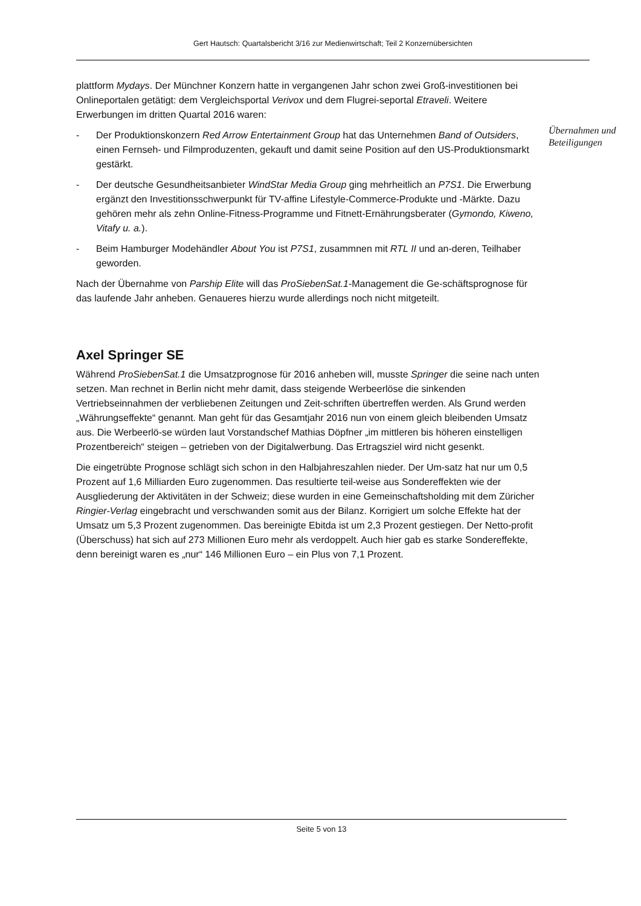Gert Hautsch: Quartalsbericht 3/16 zur Medienwirtschaft; Teil 2 Konzernübersichten
Übernahmen und
Beteiligungen
plattform Mydays. Der Münchner Konzern hatte in vergangenen Jahr schon zwei Groß-investitionen bei Onlineportalen getätigt: dem Vergleichsportal Verivox und dem Flugrei-seportal Etraveli. Weitere Erwerbungen im dritten Quartal 2016 waren:
- Der Produktionskonzern Red Arrow Entertainment Group hat das Unternehmen Band of Outsiders, einen Fernseh- und Filmproduzenten, gekauft und damit seine Position auf den US-Produktionsmarkt gestärkt.
- Der deutsche Gesundheitsanbieter WindStar Media Group ging mehrheitlich an P7S1. Die Erwerbung ergänzt den Investitionsschwerpunkt für TV-affine Lifestyle-Commerce-Produkte und -Märkte. Dazu gehören mehr als zehn Online-Fitness-Programme und Fitnett-Ernährungsberater (Gymondo, Kiweno, Vitafy u. a.).
- Beim Hamburger Modehändler About You ist P7S1, zusammnen mit RTL II und an-deren, Teilhaber geworden.
Nach der Übernahme von Parship Elite will das ProSiebenSat.1-Management die Ge-schäftsprognose für das laufende Jahr anheben. Genaueres hierzu wurde allerdings noch nicht mitgeteilt.
Axel Springer SE
Während ProSiebenSat.1 die Umsatzprognose für 2016 anheben will, musste Springer die seine nach unten setzen. Man rechnet in Berlin nicht mehr damit, dass steigende Werbeerlöse die sinkenden Vertriebseinnahmen der verbliebenen Zeitungen und Zeit-schriften übertreffen werden. Als Grund werden „Währungseffekte“ genannt. Man geht für das Gesamtjahr 2016 nun von einem gleich bleibenden Umsatz aus. Die Werbeerlö-se würden laut Vorstandschef Mathias Döpfner „im mittleren bis höheren einstelligen Prozentbereich“ steigen – getrieben von der Digitalwerbung. Das Ertragsziel wird nicht gesenkt.
Die eingetrübte Prognose schlägt sich schon in den Halbjahreszahlen nieder. Der Um-satz hat nur um 0,5 Prozent auf 1,6 Milliarden Euro zugenommen. Das resultierte teil-weise aus Sondereffekten wie der Ausgliederung der Aktivitäten in der Schweiz; diese wurden in eine Gemeinschaftsholding mit dem Züricher Ringier-Verlag eingebracht und verschwanden somit aus der Bilanz. Korrigiert um solche Effekte hat der Umsatz um 5,3 Prozent zugenommen. Das bereinigte Ebitda ist um 2,3 Prozent gestiegen. Der Netto-profit (Überschuss) hat sich auf 273 Millionen Euro mehr als verdoppelt. Auch hier gab es starke Sondereffekte, denn bereinigt waren es „nur“ 146 Millionen Euro – ein Plus von 7,1 Prozent.
Seite 5 von 13